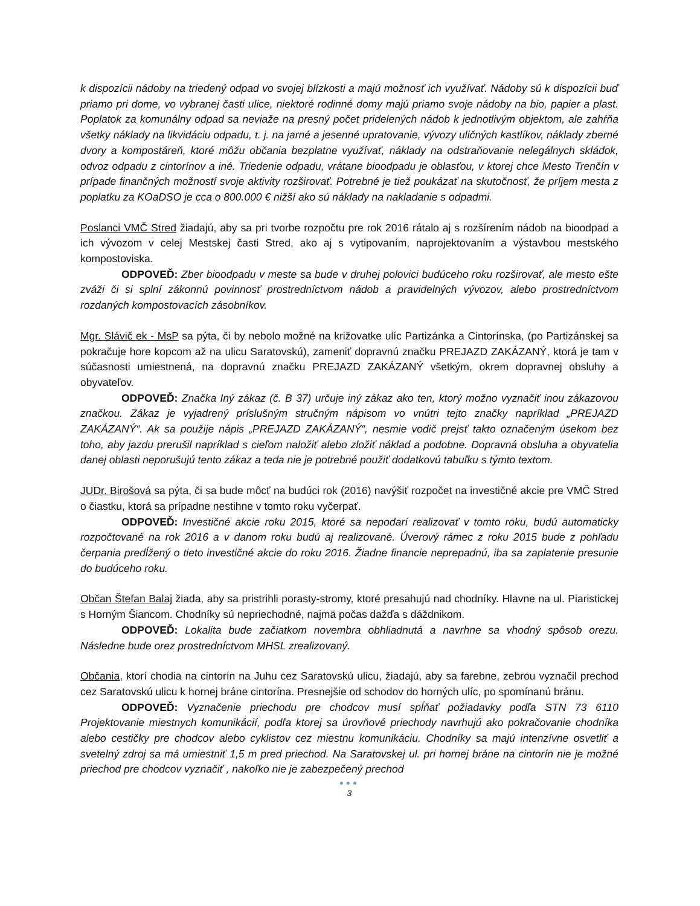k dispozícii nádoby na triedený odpad vo svojej blízkosti a majú možnosť ich využívať. Nádoby sú k dispozícii buď priamo pri dome, vo vybranej časti ulice, niektoré rodinné domy majú priamo svoje nádoby na bio, papier a plast. Poplatok za komunálny odpad sa neviaže na presný počet pridelených nádob k jednotlivým objektom, ale zahŕňa všetky náklady na likvidáciu odpadu, t. j. na jarné a jesenné upratovanie, vývozy uličných kastlíkov, náklady zberné dvory a kompostáreň, ktoré môžu občania bezplatne využívať, náklady na odstraňovanie nelegálnych skládok, odvoz odpadu z cintorínov a iné. Triedenie odpadu, vrátane bioodpadu je oblasťou, v ktorej chce Mesto Trenčín v prípade finančných možností svoje aktivity rozširovať. Potrebné je tiež poukázať na skutočnosť, že príjem mesta z poplatku za KOaDSO je cca o 800.000 € nižší ako sú náklady na nakladanie s odpadmi.
Poslanci VMČ Stred žiadajú, aby sa pri tvorbe rozpočtu pre rok 2016 rátalo aj s rozšírením nádob na bioodpad a ich vývozom v celej Mestskej časti Stred, ako aj s vytipovaním, naprojektovaním a výstavbou mestského kompostoviska.
ODPOVEĎ: Zber bioodpadu v meste sa bude v druhej polovici budúceho roku rozširovať, ale mesto ešte zváži či si splní zákonnú povinnosť prostredníctvom nádob a pravidelných vývozov, alebo prostredníctvom rozdaných kompostovacích zásobníkov.
Mgr. Slávič ek - MsP sa pýta, či by nebolo možné na križovatke ulíc Partizánka a Cintorínska, (po Partizánskej sa pokračuje hore kopcom až na ulicu Saratovskú), zameniť dopravnú značku PREJAZD ZAKÁZANÝ, ktorá je tam v súčasnosti umiestnená, na dopravnú značku PREJAZD ZAKÁZANÝ všetkým, okrem dopravnej obsluhy a obyvateľov.
ODPOVEĎ: Značka Iný zákaz (č. B 37) určuje iný zákaz ako ten, ktorý možno vyznačiť inou zákazovou značkou. Zákaz je vyjadrený príslušným stručným nápisom vo vnútri tejto značky napríklad „PREJAZD ZAKÁZANÝ“. Ak sa použije nápis „PREJAZD ZAKÁZANÝ“, nesmie vodič prejsť takto označeným úsekom bez toho, aby jazdu prerušil napríklad s cieľom naložiť alebo zložiť náklad a podobne. Dopravná obsluha a obyvatelia danej oblasti neporušujú tento zákaz a teda nie je potrebné použiť dodatkovú tabuľku s týmto textom.
JUDr. Birošová sa pýta, či sa bude môcť na budúci rok (2016) navýšiť rozpočet na investičné akcie pre VMČ Stred o čiastku, ktorá sa prípadne nestihne v tomto roku vyčerpať.
ODPOVEĎ: Investičné akcie roku 2015, ktoré sa nepodarí realizovať v tomto roku, budú automaticky rozpočtované na rok 2016 a v danom roku budú aj realizované. Úverový rámec z roku 2015 bude z pohľadu čerpania predĺžený o tieto investičné akcie do roku 2016. Žiadne financie neprepadnú, iba sa zaplatenie presunie do budúceho roku.
Občan Štefan Balaj žiada, aby sa pristrihli porasty-stromy, ktoré presahujú nad chodníky. Hlavne na ul. Piaristickej s Horným Šiancom. Chodníky sú nepriechodné, najmä počas dažďa s dáždnikom.
ODPOVEĎ: Lokalita bude začiatkom novembra obhliadnutá a navrhne sa vhodný spôsob orezu. Následne bude orez prostredníctvom MHSL zrealizovaný.
Občania, ktorí chodia na cintorín na Juhu cez Saratovskú ulicu, žiadajú, aby sa farebne, zebrou vyznačil prechod cez Saratovskú ulicu k hornej bráne cintorína. Presnejšie od schodov do horných ulíc, po spomínanú bránu.
ODPOVEĎ: Vyznačenie priechodu pre chodcov musí spĺňať požiadavky podľa STN 73 6110 Projektovanie miestnych komunikácií, podľa ktorej sa úrovňové priechody navrhujú ako pokračovanie chodníka alebo cestičky pre chodcov alebo cyklistov cez miestnu komunikáciu. Chodníky sa majú intenzívne osvetliť a svetelný zdroj sa má umiestniť 1,5 m pred priechod. Na Saratovskej ul. pri hornej bráne na cintorín nie je možné priechod pre chodcov vyznačiť , nakoľko nie je zabezpečený prechod
●●●
3